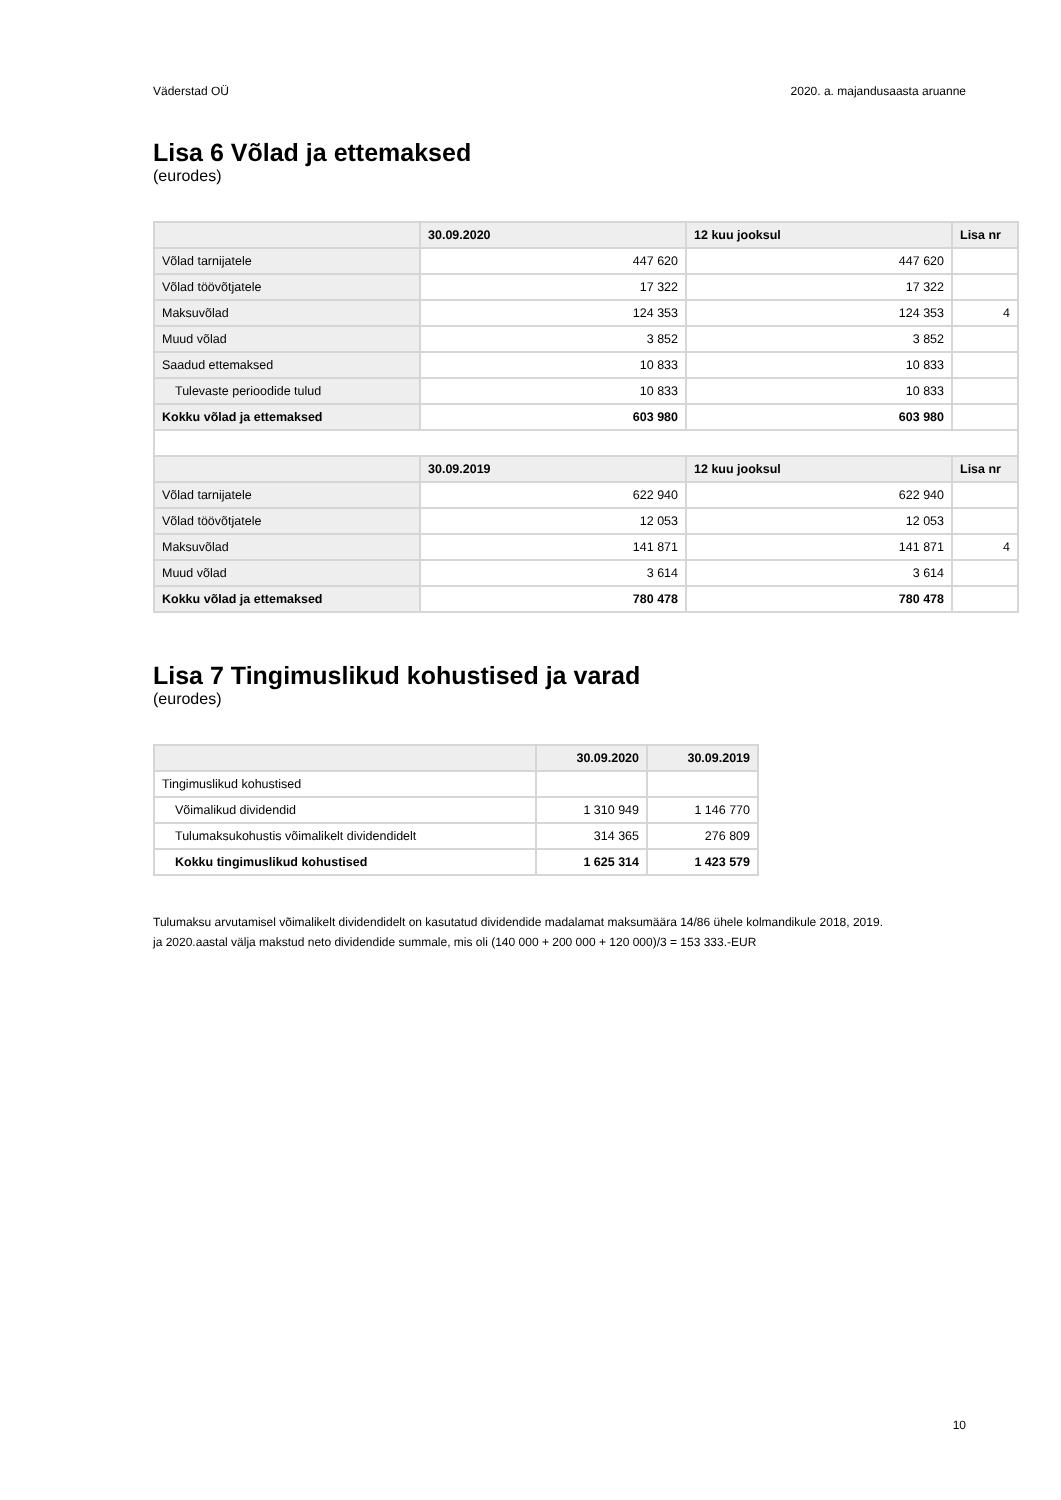Väderstad OÜ 2020. a. majandusaasta aruanne
Lisa 6 Võlad ja ettemaksed
(eurodes)
| | 30.09.2020 | 12 kuu jooksul | Lisa nr |
| --- | --- | --- | --- |
| Võlad tarnijatele | 447 620 | 447 620 | |
| Võlad töövõtjatele | 17 322 | 17 322 | |
| Maksuvõlad | 124 353 | 124 353 | 4 |
| Muud võlad | 3 852 | 3 852 | |
| Saadud ettemaksed | 10 833 | 10 833 | |
| Tulevaste perioodide tulud | 10 833 | 10 833 | |
| Kokku võlad ja ettemaksed | 603 980 | 603 980 | |
| | 30.09.2019 | 12 kuu jooksul | Lisa nr |
| Võlad tarnijatele | 622 940 | 622 940 | |
| Võlad töövõtjatele | 12 053 | 12 053 | |
| Maksuvõlad | 141 871 | 141 871 | 4 |
| Muud võlad | 3 614 | 3 614 | |
| Kokku võlad ja ettemaksed | 780 478 | 780 478 | |
Lisa 7 Tingimuslikud kohustised ja varad
(eurodes)
| | 30.09.2020 | 30.09.2019 |
| --- | --- | --- |
| Tingimuslikud kohustised | | |
| Võimalikud dividendid | 1 310 949 | 1 146 770 |
| Tulumaksukohustis võimalikelt dividendidelt | 314 365 | 276 809 |
| Kokku tingimuslikud kohustised | 1 625 314 | 1 423 579 |
Tulumaksu arvutamisel võimalikelt dividendidelt on kasutatud dividendide madalamat maksumäära 14/86 ühele kolmandikule 2018, 2019.
ja 2020.aastal välja makstud neto dividendide summale, mis oli (140 000 + 200 000 + 120 000)/3 = 153 333.-EUR
10